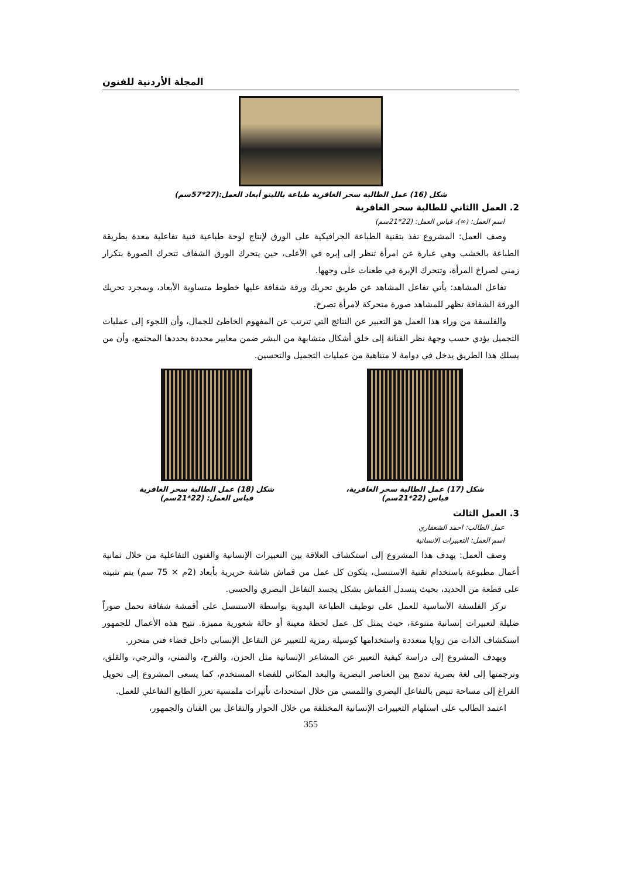المجلة الأردنية للفنون
شكل (16) عمل الطالبة سحر الغافرية طباعة باللينو أبعاد العمل:(27*57سم)
2. العمل االثاني للطالبة سحر الغافرية
اسم العمل: (∞)، قياس العمل: (22*21سم)
وصف العمل: المشروع نفذ بتقنية الطباعة الجرافيكية على الورق لإنتاج لوحة طباعية فنية تفاعلية معدة بطريقة الطباعة بالخشب وهي عبارة عن امرأة تنظر إلى إبره في الأعلى، حين يتحرك الورق الشفاف تتحرك الصورة بتكرار زمني لصراخ المرأة، وتتحرك الإبرة في طعنات على وجهها.
تفاعل المشاهد: يأتي تفاعل المشاهد عن طريق تحريك ورقة شفافة عليها خطوط متساوية الأبعاد، وبمجرد تحريك الورقة الشفافة تظهر للمشاهد صورة متحركة لامرأة تصرخ.
والفلسفة من وراء هذا العمل هو التعبير عن النتائج التي تترتب عن المفهوم الخاطئ للجمال، وأن اللجوء إلى عمليات التجميل يؤدي حسب وجهة نظر الفنانة إلى خلق أشكال متشابهة من البشر ضمن معايير محددة يحددها المجتمع، وأن من يسلك هذا الطريق يدخل في دوامة لا متناهية من عمليات التجميل والتحسين.
شكل (17) عمل الطالبة سحر الغافرية، قياس (22*21سم)
شكل (18) عمل الطالبة سحر الغافرية قياس العمل: (22*21سم)
3. العمل الثالث
عمل الطالب: احمد الشعفاري
اسم العمل: التعبيرات الانسانية
وصف العمل: يهدف هذا المشروع إلى استكشاف العلاقة بين التعبيرات الإنسانية والفنون التفاعلية من خلال ثمانية أعمال مطبوعة باستخدام تقنية الاستنسل، يتكون كل عمل من قماش شاشة حريرية بأبعاد (2م × 75 سم) يتم تثبيته على قطعة من الحديد، بحيث ينسدل القماش بشكل يجسد التفاعل البصري والحسي.
تركز الفلسفة الأساسية للعمل على توظيف الطباعة اليدوية بواسطة الاستنسل على أقمشة شفافة تحمل صوراً ضليلة لتعبيرات إنسانية متنوعة، حيث يمثل كل عمل لحظة معينة أو حالة شعورية مميزة. تتيح هذه الأعمال للجمهور استكشاف الذات من زوايا متعددة واستخدامها كوسيلة رمزية للتعبير عن التفاعل الإنساني داخل فضاء فني متحرر.
ويهدف المشروع إلى دراسة كيفية التعبير عن المشاعر الإنسانية مثل الحزن، والفرح، والتمني، والترجي، والقلق، وترجمتها إلى لغة بصرية تدمج بين العناصر البصرية والبعد المكاني للفضاء المستخدم، كما يسعى المشروع إلى تحويل الفراغ إلى مساحة تنبض بالتفاعل البصري واللمسي من خلال استحداث تأثيرات ملمسية تعزز الطابع التفاعلي للعمل.
اعتمد الطالب على استلهام التعبيرات الإنسانية المختلفة من خلال الحوار والتفاعل بين الفنان والجمهور،
355